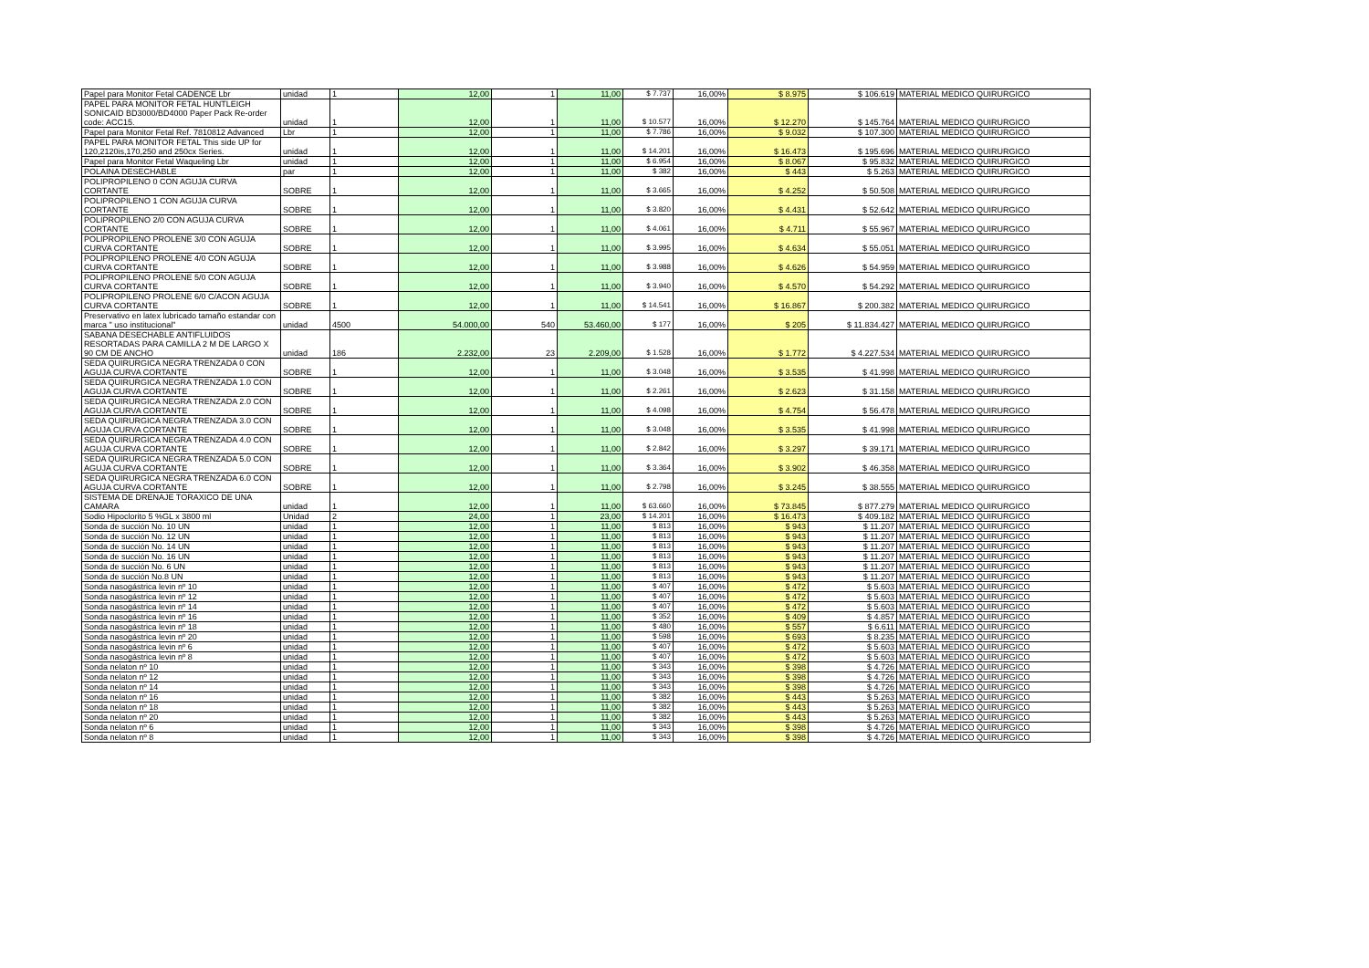| Papel para Monitor Fetal CADENCE Lbr | unidad | 1 | 12,00 | 1 | 11,00 | $ 7.737 | 16,00% | $ 8.975 | $ 106.619 | MATERIAL MEDICO QUIRURGICO |
| PAPEL PARA MONITOR FETAL HUNTLEIGH SONICAID BD3000/BD4000 Paper Pack Re-order code: ACC15. | unidad | 1 | 12,00 | 1 | 11,00 | $ 10.577 | 16,00% | $ 12.270 | $ 145.764 | MATERIAL MEDICO QUIRURGICO |
| Papel para Monitor Fetal Ref. 7810812 Advanced | Lbr | 1 | 12,00 | 1 | 11,00 | $ 7.786 | 16,00% | $ 9.032 | $ 107.300 | MATERIAL MEDICO QUIRURGICO |
| PAPEL PARA MONITOR FETAL This side UP for 120,2120is,170,250 and 250cx Series. | unidad | 1 | 12,00 | 1 | 11,00 | $ 14.201 | 16,00% | $ 16.473 | $ 195.696 | MATERIAL MEDICO QUIRURGICO |
| Papel para Monitor Fetal Waqueling Lbr | unidad | 1 | 12,00 | 1 | 11,00 | $ 6.954 | 16,00% | $ 8.067 | $ 95.832 | MATERIAL MEDICO QUIRURGICO |
| POLAINA DESECHABLE | par | 1 | 12,00 | 1 | 11,00 | $ 382 | 16,00% | $ 443 | $ 5.263 | MATERIAL MEDICO QUIRURGICO |
| POLIPROPILENO 0 CON AGUJA CURVA CORTANTE | SOBRE | 1 | 12,00 | 1 | 11,00 | $ 3.665 | 16,00% | $ 4.252 | $ 50.508 | MATERIAL MEDICO QUIRURGICO |
| POLIPROPILENO 1 CON AGUJA CURVA CORTANTE | SOBRE | 1 | 12,00 | 1 | 11,00 | $ 3.820 | 16,00% | $ 4.431 | $ 52.642 | MATERIAL MEDICO QUIRURGICO |
| POLIPROPILENO 2/0 CON AGUJA CURVA CORTANTE | SOBRE | 1 | 12,00 | 1 | 11,00 | $ 4.061 | 16,00% | $ 4.711 | $ 55.967 | MATERIAL MEDICO QUIRURGICO |
| POLIPROPILENO PROLENE 3/0 CON AGUJA CURVA CORTANTE | SOBRE | 1 | 12,00 | 1 | 11,00 | $ 3.995 | 16,00% | $ 4.634 | $ 55.051 | MATERIAL MEDICO QUIRURGICO |
| POLIPROPILENO PROLENE 4/0 CON AGUJA CURVA CORTANTE | SOBRE | 1 | 12,00 | 1 | 11,00 | $ 3.988 | 16,00% | $ 4.626 | $ 54.959 | MATERIAL MEDICO QUIRURGICO |
| POLIPROPILENO PROLENE 5/0 CON AGUJA CURVA CORTANTE | SOBRE | 1 | 12,00 | 1 | 11,00 | $ 3.940 | 16,00% | $ 4.570 | $ 54.292 | MATERIAL MEDICO QUIRURGICO |
| POLIPROPILENO PROLENE 6/0 C/ACON AGUJA CURVA CORTANTE | SOBRE | 1 | 12,00 | 1 | 11,00 | $ 14.541 | 16,00% | $ 16.867 | $ 200.382 | MATERIAL MEDICO QUIRURGICO |
| Preservativo en latex lubricado tamaño estandar con marca " uso institucional" | unidad | 4500 | 54.000,00 | 540 | 53.460,00 | $ 177 | 16,00% | $ 205 | $ 11.834.427 | MATERIAL MEDICO QUIRURGICO |
| SABANA DESECHABLE ANTIFLUIDOS RESORTADAS PARA CAMILLA 2 M DE LARGO X 90 CM DE ANCHO | unidad | 186 | 2.232,00 | 23 | 2.209,00 | $ 1.528 | 16,00% | $ 1.772 | $ 4.227.534 | MATERIAL MEDICO QUIRURGICO |
| SEDA QUIRURGICA NEGRA TRENZADA 0 CON AGUJA CURVA CORTANTE | SOBRE | 1 | 12,00 | 1 | 11,00 | $ 3.048 | 16,00% | $ 3.535 | $ 41.998 | MATERIAL MEDICO QUIRURGICO |
| SEDA QUIRURGICA NEGRA TRENZADA 1.0 CON AGUJA CURVA CORTANTE | SOBRE | 1 | 12,00 | 1 | 11,00 | $ 2.261 | 16,00% | $ 2.623 | $ 31.158 | MATERIAL MEDICO QUIRURGICO |
| SEDA QUIRURGICA NEGRA TRENZADA 2.0 CON AGUJA CURVA CORTANTE | SOBRE | 1 | 12,00 | 1 | 11,00 | $ 4.098 | 16,00% | $ 4.754 | $ 56.478 | MATERIAL MEDICO QUIRURGICO |
| SEDA QUIRURGICA NEGRA TRENZADA 3.0 CON AGUJA CURVA CORTANTE | SOBRE | 1 | 12,00 | 1 | 11,00 | $ 3.048 | 16,00% | $ 3.535 | $ 41.998 | MATERIAL MEDICO QUIRURGICO |
| SEDA QUIRURGICA NEGRA TRENZADA 4.0 CON AGUJA CURVA CORTANTE | SOBRE | 1 | 12,00 | 1 | 11,00 | $ 2.842 | 16,00% | $ 3.297 | $ 39.171 | MATERIAL MEDICO QUIRURGICO |
| SEDA QUIRURGICA NEGRA TRENZADA 5.0 CON AGUJA CURVA CORTANTE | SOBRE | 1 | 12,00 | 1 | 11,00 | $ 3.364 | 16,00% | $ 3.902 | $ 46.358 | MATERIAL MEDICO QUIRURGICO |
| SEDA QUIRURGICA NEGRA TRENZADA 6.0 CON AGUJA CURVA CORTANTE | SOBRE | 1 | 12,00 | 1 | 11,00 | $ 2.798 | 16,00% | $ 3.245 | $ 38.555 | MATERIAL MEDICO QUIRURGICO |
| SISTEMA DE DRENAJE TORAXICO DE UNA CAMARA | unidad | 1 | 12,00 | 1 | 11,00 | $ 63.660 | 16,00% | $ 73.845 | $ 877.279 | MATERIAL MEDICO QUIRURGICO |
| Sodio Hipoclorito 5 %GL x 3800 ml | Unidad | 2 | 24,00 | 1 | 23,00 | $ 14.201 | 16,00% | $ 16.473 | $ 409.182 | MATERIAL MEDICO QUIRURGICO |
| Sonda de succión No. 10 UN | unidad | 1 | 12,00 | 1 | 11,00 | $ 813 | 16,00% | $ 943 | $ 11.207 | MATERIAL MEDICO QUIRURGICO |
| Sonda de succión No. 12 UN | unidad | 1 | 12,00 | 1 | 11,00 | $ 813 | 16,00% | $ 943 | $ 11.207 | MATERIAL MEDICO QUIRURGICO |
| Sonda de succión No. 14 UN | unidad | 1 | 12,00 | 1 | 11,00 | $ 813 | 16,00% | $ 943 | $ 11.207 | MATERIAL MEDICO QUIRURGICO |
| Sonda de succión No. 16 UN | unidad | 1 | 12,00 | 1 | 11,00 | $ 813 | 16,00% | $ 943 | $ 11.207 | MATERIAL MEDICO QUIRURGICO |
| Sonda de succión No. 6 UN | unidad | 1 | 12,00 | 1 | 11,00 | $ 813 | 16,00% | $ 943 | $ 11.207 | MATERIAL MEDICO QUIRURGICO |
| Sonda de succión No.8 UN | unidad | 1 | 12,00 | 1 | 11,00 | $ 813 | 16,00% | $ 943 | $ 11.207 | MATERIAL MEDICO QUIRURGICO |
| Sonda nasogástrica levin nº 10 | unidad | 1 | 12,00 | 1 | 11,00 | $ 407 | 16,00% | $ 472 | $ 5.603 | MATERIAL MEDICO QUIRURGICO |
| Sonda nasogástrica levin nº 12 | unidad | 1 | 12,00 | 1 | 11,00 | $ 407 | 16,00% | $ 472 | $ 5.603 | MATERIAL MEDICO QUIRURGICO |
| Sonda nasogástrica levin nº 14 | unidad | 1 | 12,00 | 1 | 11,00 | $ 407 | 16,00% | $ 472 | $ 5.603 | MATERIAL MEDICO QUIRURGICO |
| Sonda nasogástrica levin nº 16 | unidad | 1 | 12,00 | 1 | 11,00 | $ 352 | 16,00% | $ 409 | $ 4.857 | MATERIAL MEDICO QUIRURGICO |
| Sonda nasogástrica levin nº 18 | unidad | 1 | 12,00 | 1 | 11,00 | $ 480 | 16,00% | $ 557 | $ 6.611 | MATERIAL MEDICO QUIRURGICO |
| Sonda nasogástrica levin nº 20 | unidad | 1 | 12,00 | 1 | 11,00 | $ 598 | 16,00% | $ 693 | $ 8.235 | MATERIAL MEDICO QUIRURGICO |
| Sonda nasogástrica levin nº 6 | unidad | 1 | 12,00 | 1 | 11,00 | $ 407 | 16,00% | $ 472 | $ 5.603 | MATERIAL MEDICO QUIRURGICO |
| Sonda nasogástrica levin nº 8 | unidad | 1 | 12,00 | 1 | 11,00 | $ 407 | 16,00% | $ 472 | $ 5.603 | MATERIAL MEDICO QUIRURGICO |
| Sonda nelaton nº 10 | unidad | 1 | 12,00 | 1 | 11,00 | $ 343 | 16,00% | $ 398 | $ 4.726 | MATERIAL MEDICO QUIRURGICO |
| Sonda nelaton nº 12 | unidad | 1 | 12,00 | 1 | 11,00 | $ 343 | 16,00% | $ 398 | $ 4.726 | MATERIAL MEDICO QUIRURGICO |
| Sonda nelaton nº 14 | unidad | 1 | 12,00 | 1 | 11,00 | $ 343 | 16,00% | $ 398 | $ 4.726 | MATERIAL MEDICO QUIRURGICO |
| Sonda nelaton nº 16 | unidad | 1 | 12,00 | 1 | 11,00 | $ 382 | 16,00% | $ 443 | $ 5.263 | MATERIAL MEDICO QUIRURGICO |
| Sonda nelaton nº 18 | unidad | 1 | 12,00 | 1 | 11,00 | $ 382 | 16,00% | $ 443 | $ 5.263 | MATERIAL MEDICO QUIRURGICO |
| Sonda nelaton nº 20 | unidad | 1 | 12,00 | 1 | 11,00 | $ 382 | 16,00% | $ 443 | $ 5.263 | MATERIAL MEDICO QUIRURGICO |
| Sonda nelaton nº 6 | unidad | 1 | 12,00 | 1 | 11,00 | $ 343 | 16,00% | $ 398 | $ 4.726 | MATERIAL MEDICO QUIRURGICO |
| Sonda nelaton nº 8 | unidad | 1 | 12,00 | 1 | 11,00 | $ 343 | 16,00% | $ 398 | $ 4.726 | MATERIAL MEDICO QUIRURGICO |